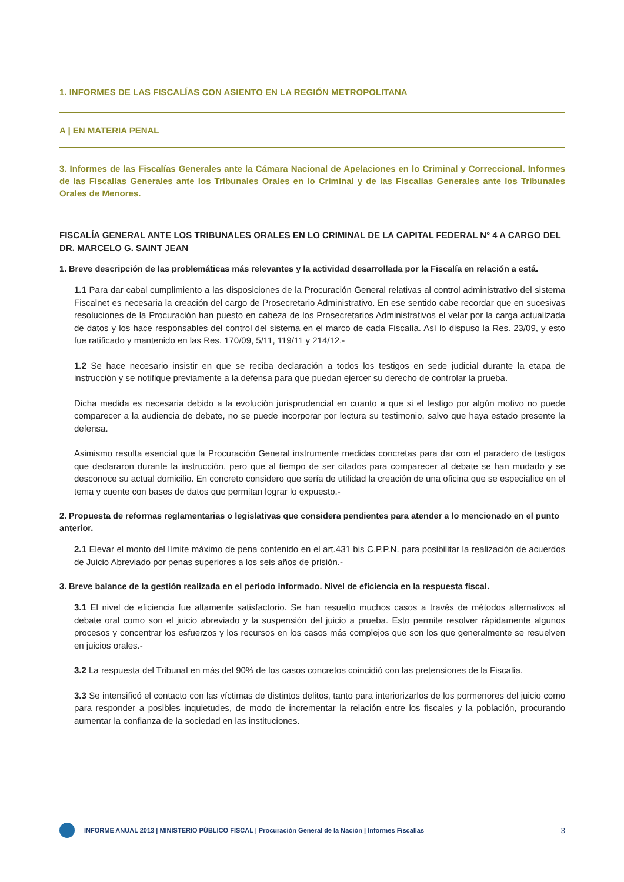1. INFORMES DE LAS FISCALÍAS CON ASIENTO EN LA REGIÓN METROPOLITANA
A | EN MATERIA PENAL
3. Informes de las Fiscalías Generales ante la Cámara Nacional de Apelaciones en lo Criminal y Correccional. Informes de las Fiscalías Generales ante los Tribunales Orales en lo Criminal y de las Fiscalías Generales ante los Tribunales Orales de Menores.
FISCALÍA GENERAL ANTE LOS TRIBUNALES ORALES EN LO CRIMINAL DE LA CAPITAL FEDERAL N° 4 A CARGO DEL DR. MARCELO G. SAINT JEAN
1. Breve descripción de las problemáticas más relevantes y la actividad desarrollada por la Fiscalía en relación a está.
1.1 Para dar cabal cumplimiento a las disposiciones de la Procuración General relativas al control administrativo del sistema Fiscalnet es necesaria la creación del cargo de Prosecretario Administrativo. En ese sentido cabe recordar que en sucesivas resoluciones de la Procuración han puesto en cabeza de los Prosecretarios Administrativos el velar por la carga actualizada de datos y los hace responsables del control del sistema en el marco de cada Fiscalía. Así lo dispuso la Res. 23/09, y esto fue ratificado y mantenido en las Res. 170/09, 5/11, 119/11 y 214/12.-
1.2 Se hace necesario insistir en que se reciba declaración a todos los testigos en sede judicial durante la etapa de instrucción y se notifique previamente a la defensa para que puedan ejercer su derecho de controlar la prueba.
Dicha medida es necesaria debido a la evolución jurisprudencial en cuanto a que si el testigo por algún motivo no puede comparecer a la audiencia de debate, no se puede incorporar por lectura su testimonio, salvo que haya estado presente la defensa.
Asimismo resulta esencial que la Procuración General instrumente medidas concretas para dar con el paradero de testigos que declararon durante la instrucción, pero que al tiempo de ser citados para comparecer al debate se han mudado y se desconoce su actual domicilio. En concreto considero que sería de utilidad la creación de una oficina que se especialice en el tema y cuente con bases de datos que permitan lograr lo expuesto.-
2. Propuesta de reformas reglamentarias o legislativas que considera pendientes para atender a lo mencionado en el punto anterior.
2.1 Elevar el monto del límite máximo de pena contenido en el art.431 bis C.P.P.N. para posibilitar la realización de acuerdos de Juicio Abreviado por penas superiores a los seis años de prisión.-
3. Breve balance de la gestión realizada en el periodo informado. Nivel de eficiencia en la respuesta fiscal.
3.1 El nivel de eficiencia fue altamente satisfactorio. Se han resuelto muchos casos a través de métodos alternativos al debate oral como son el juicio abreviado y la suspensión del juicio a prueba. Esto permite resolver rápidamente algunos procesos y concentrar los esfuerzos y los recursos en los casos más complejos que son los que generalmente se resuelven en juicios orales.-
3.2 La respuesta del Tribunal en más del 90% de los casos concretos coincidió con las pretensiones de la Fiscalía.
3.3 Se intensificó el contacto con las víctimas de distintos delitos, tanto para interiorizarlos de los pormenores del juicio como para responder a posibles inquietudes, de modo de incrementar la relación entre los fiscales y la población, procurando aumentar la confianza de la sociedad en las instituciones.
INFORME ANUAL 2013 | MINISTERIO PÚBLICO FISCAL | Procuración General de la Nación | Informes Fiscalías 3